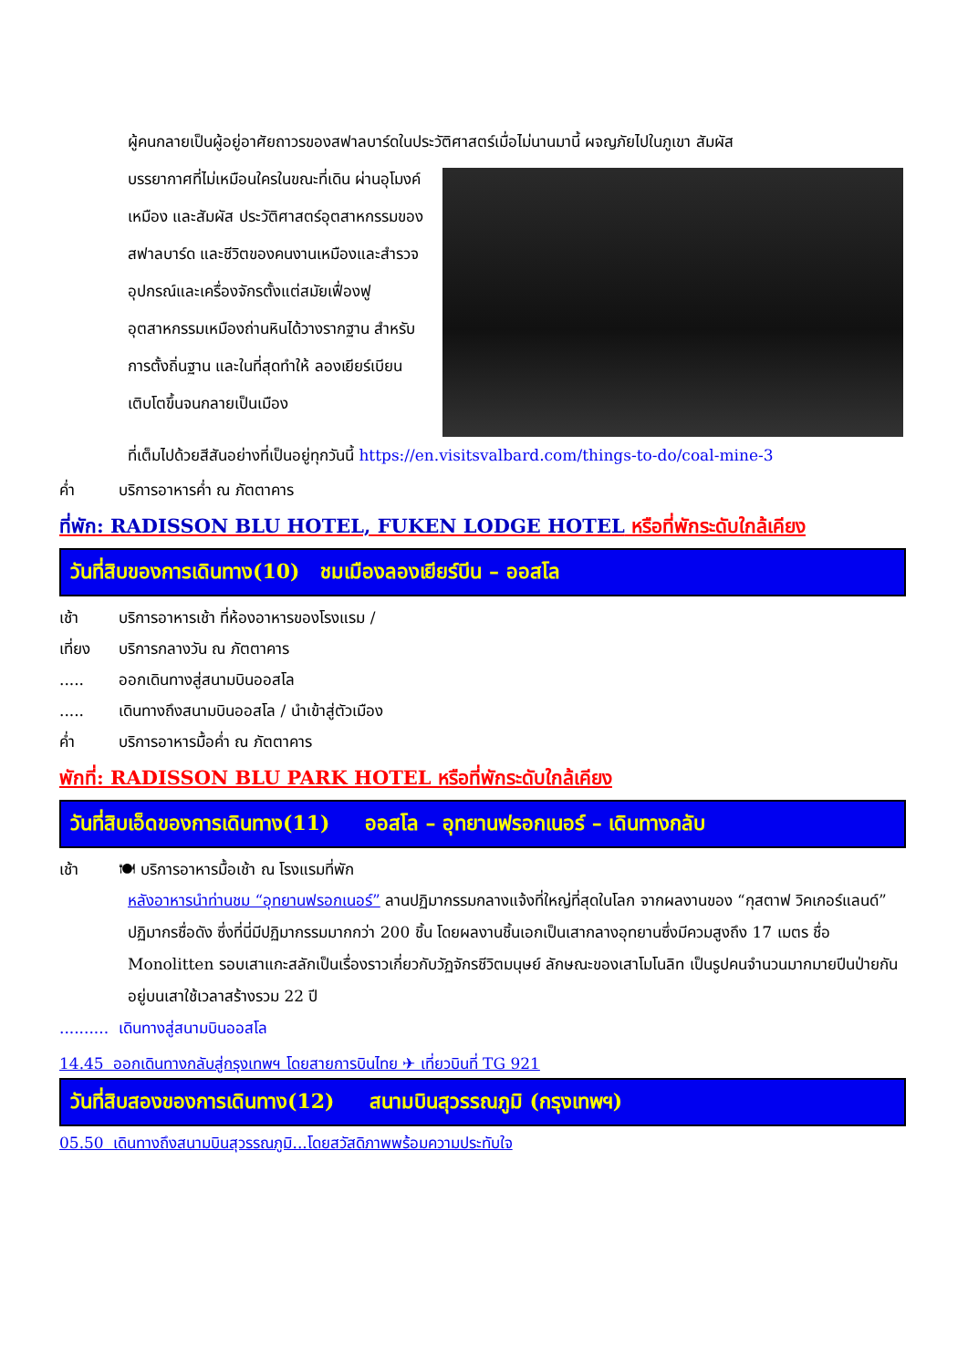ผู้คนกลายเป็นผู้อยู่อาศัยถาวรของสฟาลบาร์ดในประวัติศาสตร์เมื่อไม่นานมานี้ ผจญภัยไปในภูเขา สัมผัส
บรรยากาศที่ไม่เหมือนใครในขณะที่เดิน ผ่านอุโมงค์เหมือง และสัมผัส ประวัติศาสตร์อุตสาหกรรมของสฟาลบาร์ด และชีวิตของคนงานเหมืองและสำรวจ อุปกรณ์และเครื่องจักรตั้งแต่สมัยเฟื่องฟู อุตสาหกรรมเหมืองถ่านหินได้วางรากฐาน สำหรับการตั้งถิ่นฐาน และในที่สุดทำให้ ลองเยียร์เบียนเติบโตขึ้นจนกลายเป็นเมือง
ที่เต็มไปด้วยสีสันอย่างที่เป็นอยู่ทุกวันนี้ https://en.visitsvalbard.com/things-to-do/coal-mine-3
ค่ำ บริการอาหารค่ำ ณ ภัตตาคาร
ที่พัก: RADISSON BLU HOTEL, FUKEN LODGE HOTEL หรือที่พักระดับใกล้เคียง
วันที่สิบของการเดินทาง(10) ชมเมืองลองเยียร์บีน – ออสโล
เช้า บริการอาหารเช้า ที่ห้องอาหารของโรงแรม /
เที่ยง บริการกลางวัน ณ ภัตตาคาร
..... ออกเดินทางสู่สนามบินออสโล
..... เดินทางถึงสนามบินออสโล / นำเข้าสู่ตัวเมือง
ค่ำ บริการอาหารมื้อค่ำ ณ ภัตตาคาร
พักที่: RADISSON BLU PARK HOTEL หรือที่พักระดับใกล้เคียง
วันที่สิบเอ็ดของการเดินทาง(11) ออสโล – อุทยานฟรอกเนอร์ – เดินทางกลับ
เช้า 🍽 บริการอาหารมื้อเช้า ณ โรงแรมที่พัก
หลังอาหารนำท่านชม “อุทยานฟรอกเนอร์” ลานปฏิมากรรมกลางแจ้งที่ใหญ่ที่สุดในโลก จากผลงานของ “กุสตาฟ วิคเกอร์แลนด์” ปฏิมากรชื่อดัง ซึ่งที่นี่มีปฏิมากรรมมากกว่า 200 ชิ้น โดยผลงานชิ้นเอกเป็นเสากลางอุทยานซึ่งมีควมสูงถึง 17 เมตร ชื่อ Monolitten รอบเสาแกะสลักเป็นเรื่องราวเกี่ยวกับวัฏจักรชีวิตมนุษย์ ลักษณะของเสาโมโนลิท เป็นรูปคนจำนวนมากมายปีนป่ายกันอยู่บนเสาใช้เวลาสร้างรวม 22 ปี
.......... เดินทางสู่สนามบินออสโล
14.45 ออกเดินทางกลับสู่กรุงเทพฯ โดยสายการบินไทย ✈ เที่ยวบินที่ TG 921
วันที่สิบสองของการเดินทาง(12) สนามบินสุวรรณภูมิ (กรุงเทพฯ)
05.50 เดินทางถึงสนามบินสุวรรณภูมิ...โดยสวัสดิภาพพร้อมความประทับใจ